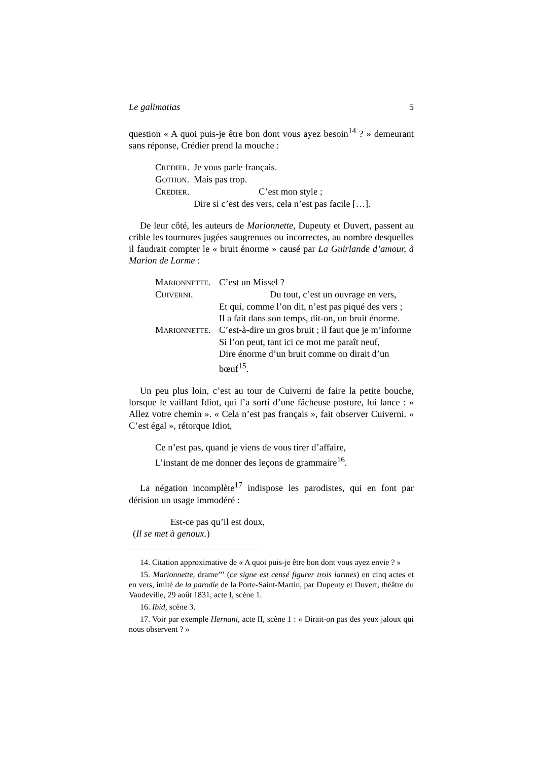Le galimatias 5
question « A quoi puis-je être bon dont vous ayez besoin<sup>14</sup> ? » demeurant sans réponse, Crédier prend la mouche :
| C REDIER . | Je vous parle français. |
| G OTHON . | Mais pas trop. |
| C REDIER . | C’est mon style ; |
| | Dire si c’est des vers, cela n’est pas facile […]. |
De leur côté, les auteurs de Marionnette, Dupeuty et Duvert, passent au crible les tournures jugées saugrenues ou incorrectes, au nombre desquelles il faudrait compter le « bruit énorme » causé par La Guirlande d’amour, à Marion de Lorme :
| M ARIONNETTE . | C’est un Missel ? |
| C UIVERNI . | Du tout, c’est un ouvrage en vers, |
| | Et qui, comme l’on dit, n’est pas piqué des vers ; |
| | Il a fait dans son temps, dit-on, un bruit énorme. |
| M ARIONNETTE . | C’est-à-dire un gros bruit ; il faut que je m’informe |
| | Si l’on peut, tant ici ce mot me paraît neuf, |
| | Dire énorme d’un bruit comme on dirait d’un bœuf<sup>15</sup>. |
Un peu plus loin, c’est au tour de Cuiverni de faire la petite bouche, lorsque le vaillant Idiot, qui l’a sorti d’une fâcheuse posture, lui lance : « Allez votre chemin ». « Cela n’est pas français », fait observer Cuiverni. « C’est égal », rétorque Idiot,
Ce n’est pas, quand je viens de vous tirer d’affaire,
L’instant de me donner des leçons de grammaire<sup>16</sup>.
La négation incomplète<sup>17</sup> indispose les parodistes, qui en font par dérision un usage immodéré :
Est-ce pas qu’il est doux,
(Il se met à genoux.)
14. Citation approximative de « A quoi puis-je être bon dont vous ayez envie ? »
15. Marionnette, drame’’’ (ce signe est censé figurer trois larmes) en cinq actes et en vers, imité de la parodie de la Porte-Saint-Martin, par Dupeuty et Duvert, théâtre du Vaudeville, 29 août 1831, acte I, scène 1.
16. Ibid, scène 3.
17. Voir par exemple Hernani, acte II, scène 1 : « Dirait-on pas des yeux jaloux qui nous observent ? »